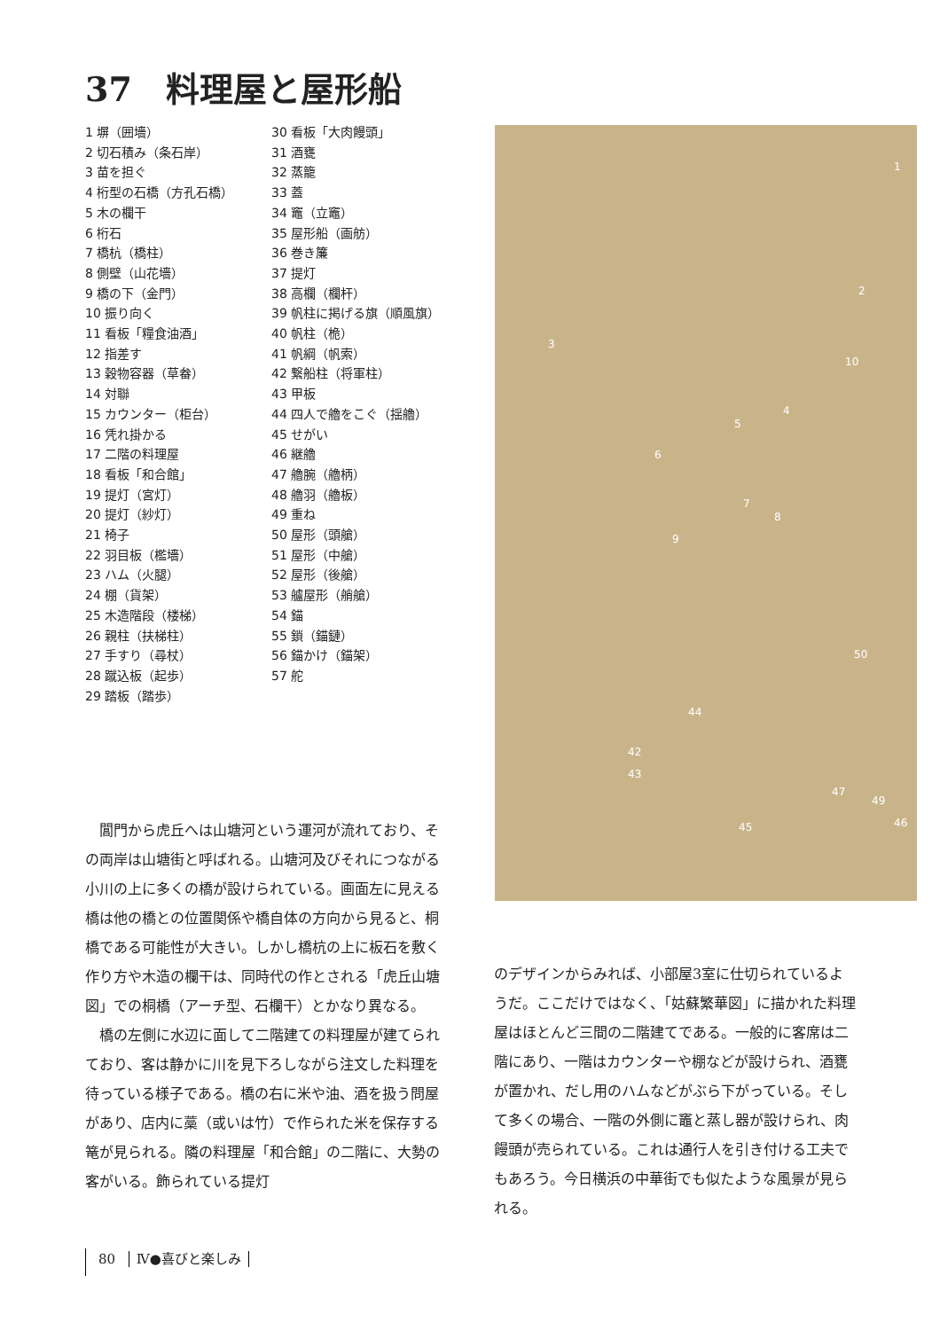37　料理屋と屋形船
1 塀（囲墻）
2 切石積み（条石岸）
3 苗を担ぐ
4 桁型の石橋（方孔石橋）
5 木の欄干
6 桁石
7 橋杭（橋柱）
8 側壁（山花墻）
9 橋の下（金門）
10 振り向く
11 看板「糧食油酒」
12 指差す
13 穀物容器（草畚）
14 対聯
15 カウンター（柜台）
16 凭れ掛かる
17 二階の料理屋
18 看板「和合館」
19 提灯（宮灯）
20 提灯（紗灯）
21 椅子
22 羽目板（檻墻）
23 ハム（火腿）
24 棚（貨架）
25 木造階段（楼梯）
26 親柱（扶梯柱）
27 手すり（尋杖）
28 蹴込板（起歩）
29 踏板（踏歩）
30 看板「大肉饅頭」
31 酒甕
32 蒸籠
33 蓋
34 竈（立竈）
35 屋形船（画舫）
36 巻き簾
37 提灯
38 高欄（欄杆）
39 帆柱に掲げる旗（順風旗）
40 帆柱（桅）
41 帆綱（帆索）
42 繋船柱（将軍柱）
43 甲板
44 四人で艪をこぐ（揺艪）
45 せがい
46 継艪
47 艪腕（艪柄）
48 艪羽（艪板）
49 重ね
50 屋形（頭艙）
51 屋形（中艙）
52 屋形（後艙）
53 艫屋形（艄艙）
54 錨
55 鎖（錨鏈）
56 錨かけ（錨架）
57 舵
1
2
3
10
4
5
6
7
8
9
50
44
42
43
47
49
46 45
閶門から虎丘へは山塘河という運河が流れており、その両岸は山塘街と呼ばれる。山塘河及びそれにつながる小川の上に多くの橋が設けられている。画面左に見える橋は他の橋との位置関係や橋自体の方向から見ると、桐橋である可能性が大きい。しかし橋杭の上に板石を敷く作り方や木造の欄干は、同時代の作とされる「虎丘山塘図」での桐橋（アーチ型、石欄干）とかなり異なる。
橋の左側に水辺に面して二階建ての料理屋が建てられており、客は静かに川を見下ろしながら注文した料理を待っている様子である。橋の右に米や油、酒を扱う問屋があり、店内に藁（或いは竹）で作られた米を保存する篭が見られる。隣の料理屋「和合館」の二階に、大勢の客がいる。飾られている提灯
のデザインからみれば、小部屋3室に仕切られているようだ。ここだけではなく、「姑蘇繁華図」に描かれた料理屋はほとんど三間の二階建てである。一般的に客席は二階にあり、一階はカウンターや棚などが設けられ、酒甕が置かれ、だし用のハムなどがぶら下がっている。そして多くの場合、一階の外側に竈と蒸し器が設けられ、肉饅頭が売られている。これは通行人を引き付ける工夫でもあろう。今日横浜の中華街でも似たような風景が見られる。
80 Ⅳ●喜びと楽しみ